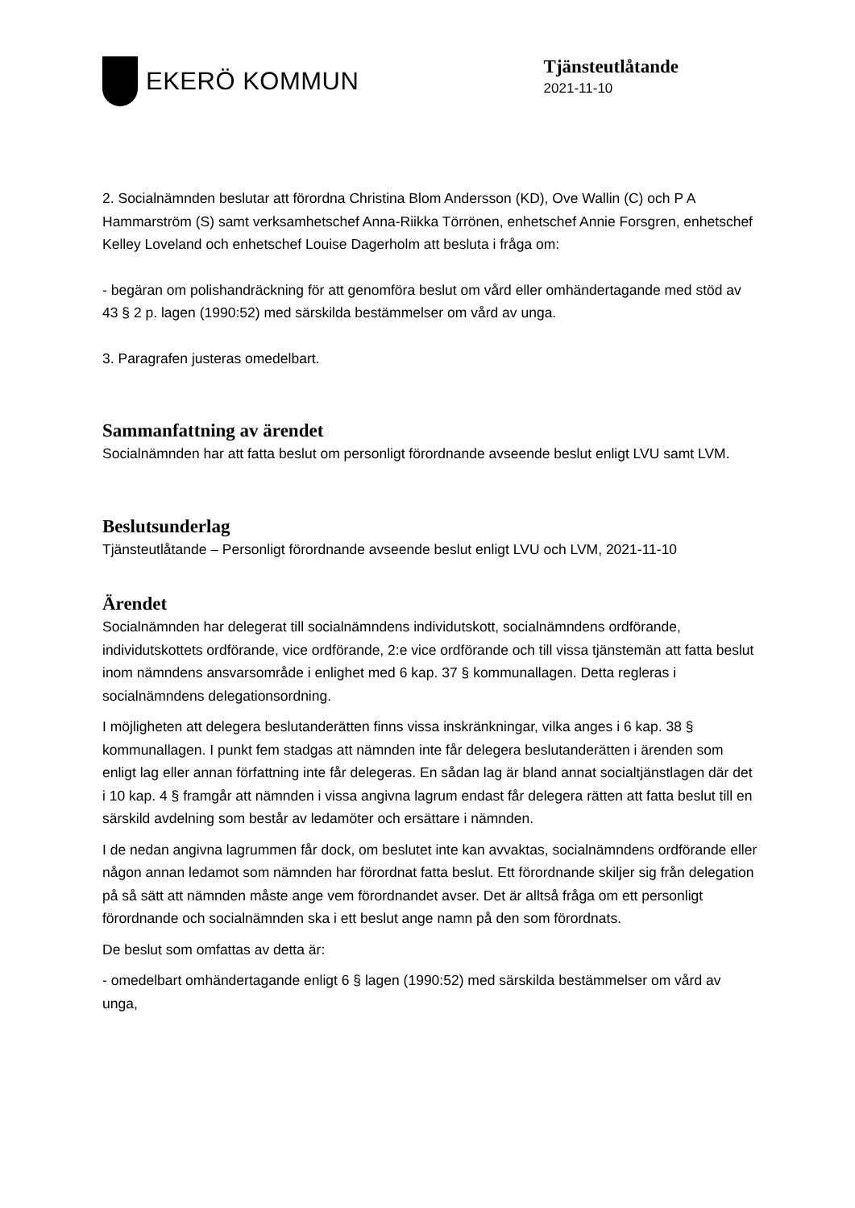EKERÖ KOMMUN
Tjänsteutlåtande
2021-11-10
2. Socialnämnden beslutar att förordna Christina Blom Andersson (KD), Ove Wallin (C) och P A Hammarström (S) samt verksamhetschef Anna-Riikka Törrönen, enhetschef Annie Forsgren, enhetschef Kelley Loveland och enhetschef Louise Dagerholm att besluta i fråga om:
- begäran om polishandräckning för att genomföra beslut om vård eller omhändertagande med stöd av 43 § 2 p. lagen (1990:52) med särskilda bestämmelser om vård av unga.
3. Paragrafen justeras omedelbart.
Sammanfattning av ärendet
Socialnämnden har att fatta beslut om personligt förordnande avseende beslut enligt LVU samt LVM.
Beslutsunderlag
Tjänsteutlåtande – Personligt förordnande avseende beslut enligt LVU och LVM, 2021-11-10
Ärendet
Socialnämnden har delegerat till socialnämndens individutskott, socialnämndens ordförande, individutskottets ordförande, vice ordförande, 2:e vice ordförande och till vissa tjänstemän att fatta beslut inom nämndens ansvarsområde i enlighet med 6 kap. 37 § kommunallagen. Detta regleras i socialnämndens delegationsordning.
I möjligheten att delegera beslutanderätten finns vissa inskränkningar, vilka anges i 6 kap. 38 § kommunallagen. I punkt fem stadgas att nämnden inte får delegera beslutanderätten i ärenden som enligt lag eller annan författning inte får delegeras. En sådan lag är bland annat socialtjänstlagen där det i 10 kap. 4 § framgår att nämnden i vissa angivna lagrum endast får delegera rätten att fatta beslut till en särskild avdelning som består av ledamöter och ersättare i nämnden.
I de nedan angivna lagrummen får dock, om beslutet inte kan avvaktas, socialnämndens ordförande eller någon annan ledamot som nämnden har förordnat fatta beslut. Ett förordnande skiljer sig från delegation på så sätt att nämnden måste ange vem förordnandet avser. Det är alltså fråga om ett personligt förordnande och socialnämnden ska i ett beslut ange namn på den som förordnats.
De beslut som omfattas av detta är:
- omedelbart omhändertagande enligt 6 § lagen (1990:52) med särskilda bestämmelser om vård av unga,